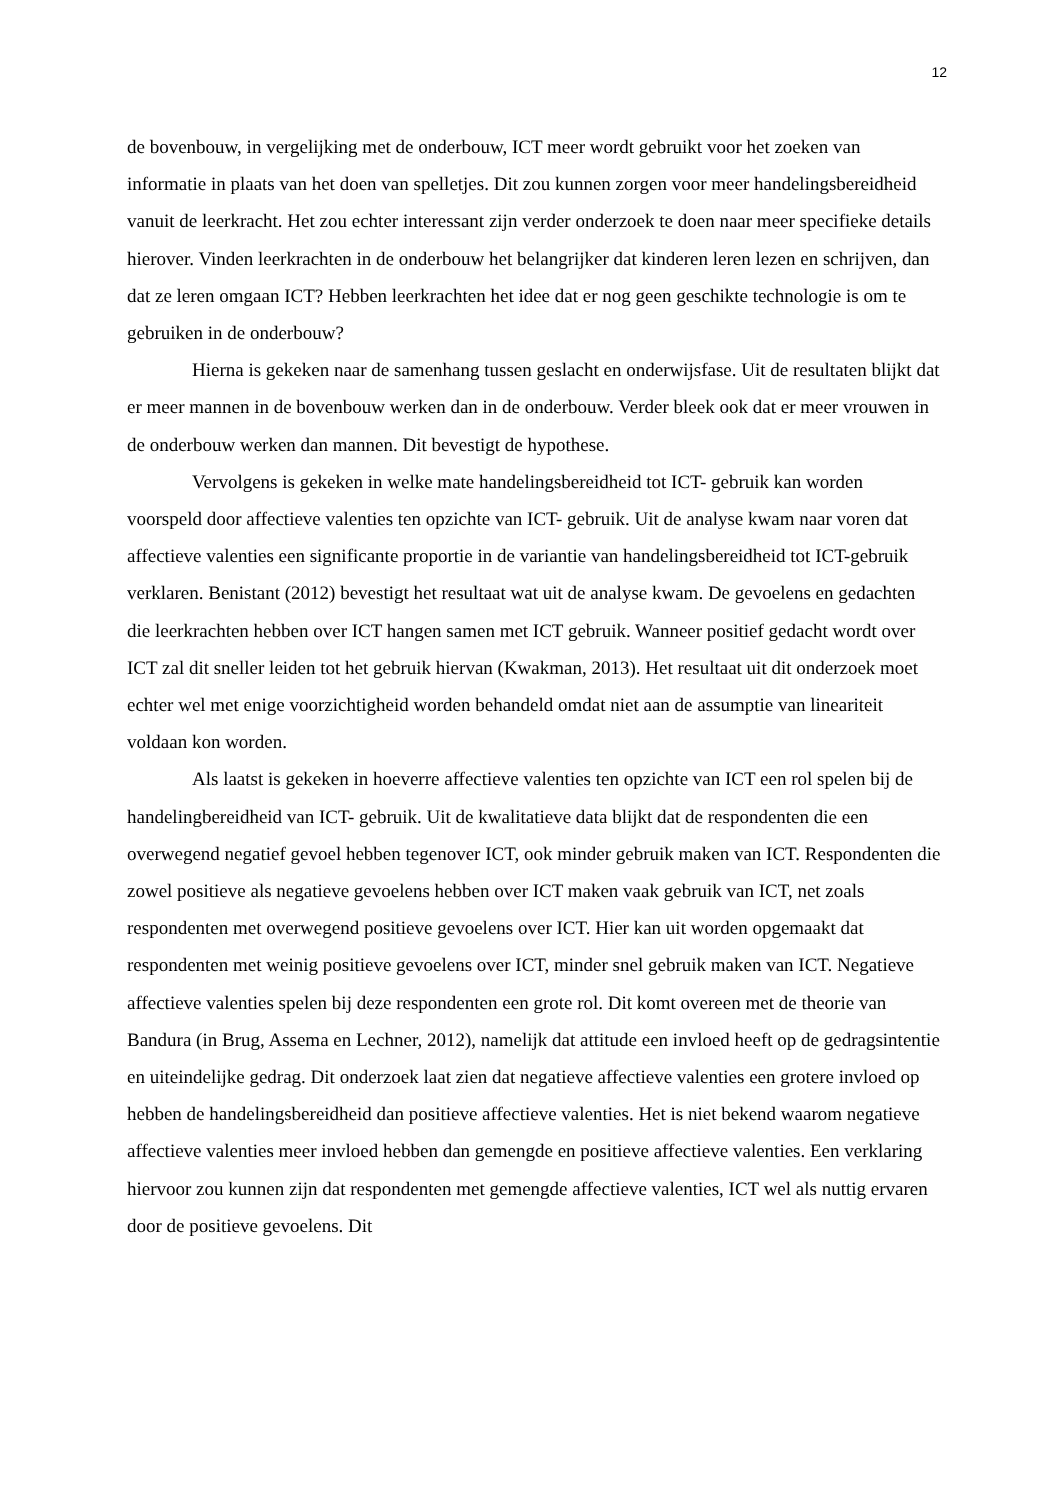12
de bovenbouw, in vergelijking met de onderbouw, ICT meer wordt gebruikt voor het zoeken van informatie in plaats van het doen van spelletjes. Dit zou kunnen zorgen voor meer handelingsbereidheid vanuit de leerkracht. Het zou echter interessant zijn verder onderzoek te doen naar meer specifieke details hierover. Vinden leerkrachten in de onderbouw het belangrijker dat kinderen leren lezen en schrijven, dan dat ze leren omgaan ICT? Hebben leerkrachten het idee dat er nog geen geschikte technologie is om te gebruiken in de onderbouw?
Hierna is gekeken naar de samenhang tussen geslacht en onderwijsfase. Uit de resultaten blijkt dat er meer mannen in de bovenbouw werken dan in de onderbouw. Verder bleek ook dat er meer vrouwen in de onderbouw werken dan mannen. Dit bevestigt de hypothese.
Vervolgens is gekeken in welke mate handelingsbereidheid tot ICT- gebruik kan worden voorspeld door affectieve valenties ten opzichte van ICT- gebruik. Uit de analyse kwam naar voren dat affectieve valenties een significante proportie in de variantie van handelingsbereidheid tot ICT-gebruik verklaren. Benistant (2012) bevestigt het resultaat wat uit de analyse kwam. De gevoelens en gedachten die leerkrachten hebben over ICT hangen samen met ICT gebruik. Wanneer positief gedacht wordt over ICT zal dit sneller leiden tot het gebruik hiervan (Kwakman, 2013). Het resultaat uit dit onderzoek moet echter wel met enige voorzichtigheid worden behandeld omdat niet aan de assumptie van lineariteit voldaan kon worden.
Als laatst is gekeken in hoeverre affectieve valenties ten opzichte van ICT een rol spelen bij de handelingbereidheid van ICT- gebruik. Uit de kwalitatieve data blijkt dat de respondenten die een overwegend negatief gevoel hebben tegenover ICT, ook minder gebruik maken van ICT. Respondenten die zowel positieve als negatieve gevoelens hebben over ICT maken vaak gebruik van ICT, net zoals respondenten met overwegend positieve gevoelens over ICT. Hier kan uit worden opgemaakt dat respondenten met weinig positieve gevoelens over ICT, minder snel gebruik maken van ICT. Negatieve affectieve valenties spelen bij deze respondenten een grote rol. Dit komt overeen met de theorie van Bandura (in Brug, Assema en Lechner, 2012), namelijk dat attitude een invloed heeft op de gedragsintentie en uiteindelijke gedrag. Dit onderzoek laat zien dat negatieve affectieve valenties een grotere invloed op hebben de handelingsbereidheid dan positieve affectieve valenties. Het is niet bekend waarom negatieve affectieve valenties meer invloed hebben dan gemengde en positieve affectieve valenties. Een verklaring hiervoor zou kunnen zijn dat respondenten met gemengde affectieve valenties, ICT wel als nuttig ervaren door de positieve gevoelens. Dit